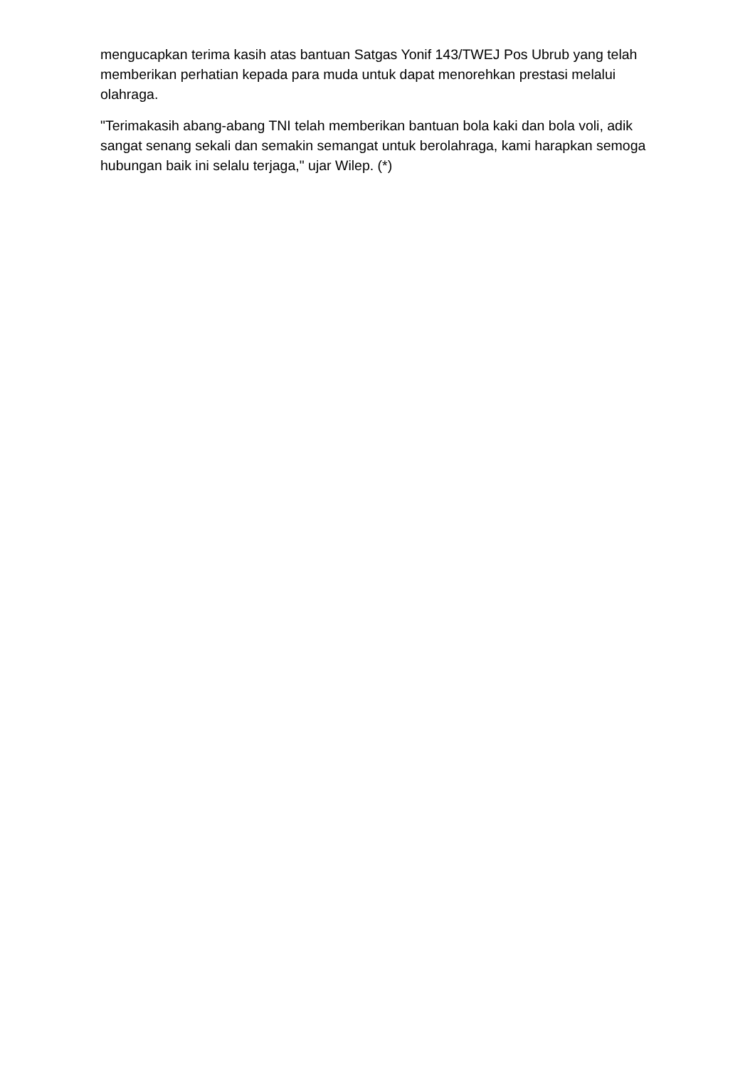mengucapkan terima kasih atas bantuan Satgas Yonif 143/TWEJ Pos Ubrub yang telah memberikan perhatian kepada para muda untuk dapat menorehkan prestasi melalui olahraga.
"Terimakasih abang-abang TNI telah memberikan bantuan bola kaki dan bola voli, adik sangat senang sekali dan semakin semangat untuk berolahraga, kami harapkan semoga hubungan baik ini selalu terjaga," ujar Wilep. (*)